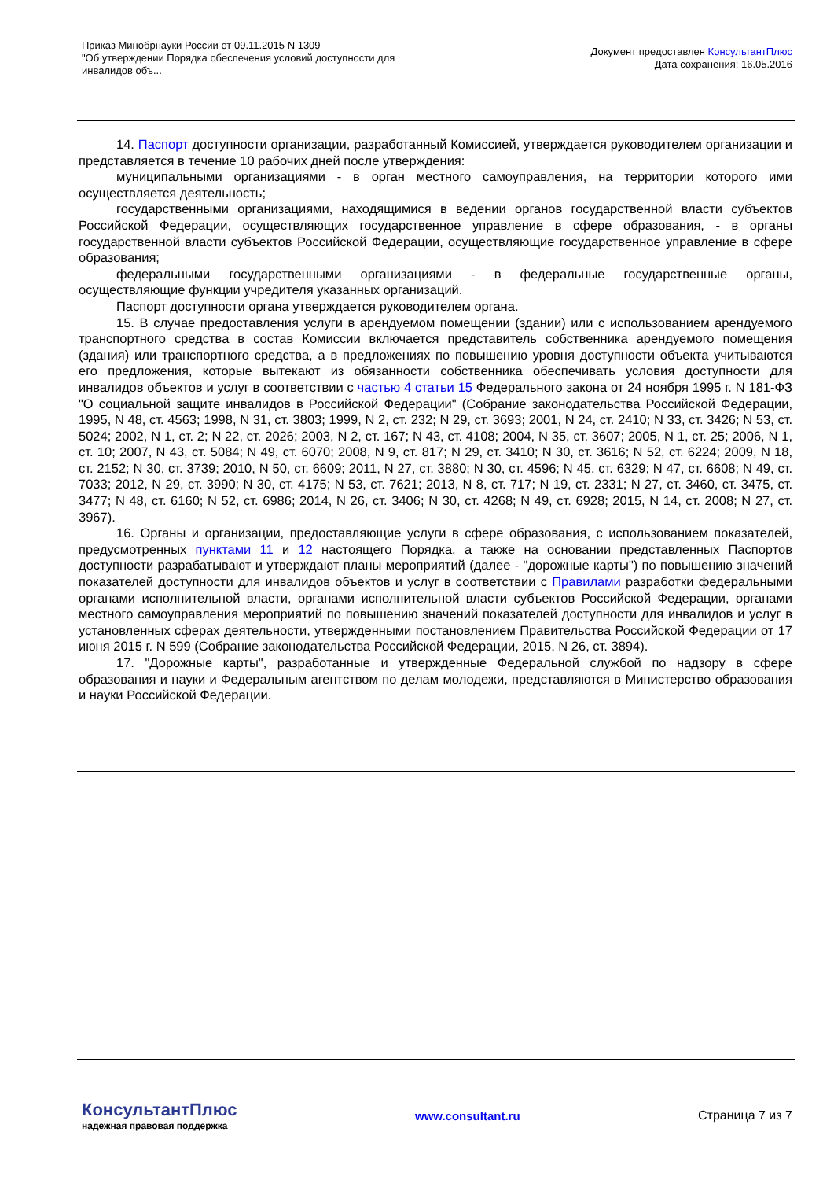Приказ Минобрнауки России от 09.11.2015 N 1309
"Об утверждении Порядка обеспечения условий доступности для
инвалидов объ...
Документ предоставлен КонсультантПлюс
Дата сохранения: 16.05.2016
14. Паспорт доступности организации, разработанный Комиссией, утверждается руководителем организации и представляется в течение 10 рабочих дней после утверждения:
муниципальными организациями - в орган местного самоуправления, на территории которого ими осуществляется деятельность;
государственными организациями, находящимися в ведении органов государственной власти субъектов Российской Федерации, осуществляющих государственное управление в сфере образования, - в органы государственной власти субъектов Российской Федерации, осуществляющие государственное управление в сфере образования;
федеральными государственными организациями - в федеральные государственные органы, осуществляющие функции учредителя указанных организаций.
Паспорт доступности органа утверждается руководителем органа.
15. В случае предоставления услуги в арендуемом помещении (здании) или с использованием арендуемого транспортного средства в состав Комиссии включается представитель собственника арендуемого помещения (здания) или транспортного средства, а в предложениях по повышению уровня доступности объекта учитываются его предложения, которые вытекают из обязанности собственника обеспечивать условия доступности для инвалидов объектов и услуг в соответствии с частью 4 статьи 15 Федерального закона от 24 ноября 1995 г. N 181-ФЗ "О социальной защите инвалидов в Российской Федерации" (Собрание законодательства Российской Федерации, 1995, N 48, ст. 4563; 1998, N 31, ст. 3803; 1999, N 2, ст. 232; N 29, ст. 3693; 2001, N 24, ст. 2410; N 33, ст. 3426; N 53, ст. 5024; 2002, N 1, ст. 2; N 22, ст. 2026; 2003, N 2, ст. 167; N 43, ст. 4108; 2004, N 35, ст. 3607; 2005, N 1, ст. 25; 2006, N 1, ст. 10; 2007, N 43, ст. 5084; N 49, ст. 6070; 2008, N 9, ст. 817; N 29, ст. 3410; N 30, ст. 3616; N 52, ст. 6224; 2009, N 18, ст. 2152; N 30, ст. 3739; 2010, N 50, ст. 6609; 2011, N 27, ст. 3880; N 30, ст. 4596; N 45, ст. 6329; N 47, ст. 6608; N 49, ст. 7033; 2012, N 29, ст. 3990; N 30, ст. 4175; N 53, ст. 7621; 2013, N 8, ст. 717; N 19, ст. 2331; N 27, ст. 3460, ст. 3475, ст. 3477; N 48, ст. 6160; N 52, ст. 6986; 2014, N 26, ст. 3406; N 30, ст. 4268; N 49, ст. 6928; 2015, N 14, ст. 2008; N 27, ст. 3967).
16. Органы и организации, предоставляющие услуги в сфере образования, с использованием показателей, предусмотренных пунктами 11 и 12 настоящего Порядка, а также на основании представленных Паспортов доступности разрабатывают и утверждают планы мероприятий (далее - "дорожные карты") по повышению значений показателей доступности для инвалидов объектов и услуг в соответствии с Правилами разработки федеральными органами исполнительной власти, органами исполнительной власти субъектов Российской Федерации, органами местного самоуправления мероприятий по повышению значений показателей доступности для инвалидов и услуг в установленных сферах деятельности, утвержденными постановлением Правительства Российской Федерации от 17 июня 2015 г. N 599 (Собрание законодательства Российской Федерации, 2015, N 26, ст. 3894).
17. "Дорожные карты", разработанные и утвержденные Федеральной службой по надзору в сфере образования и науки и Федеральным агентством по делам молодежи, представляются в Министерство образования и науки Российской Федерации.
КонсультантПлюс
надежная правовая поддержка
www.consultant.ru Страница 7 из 7